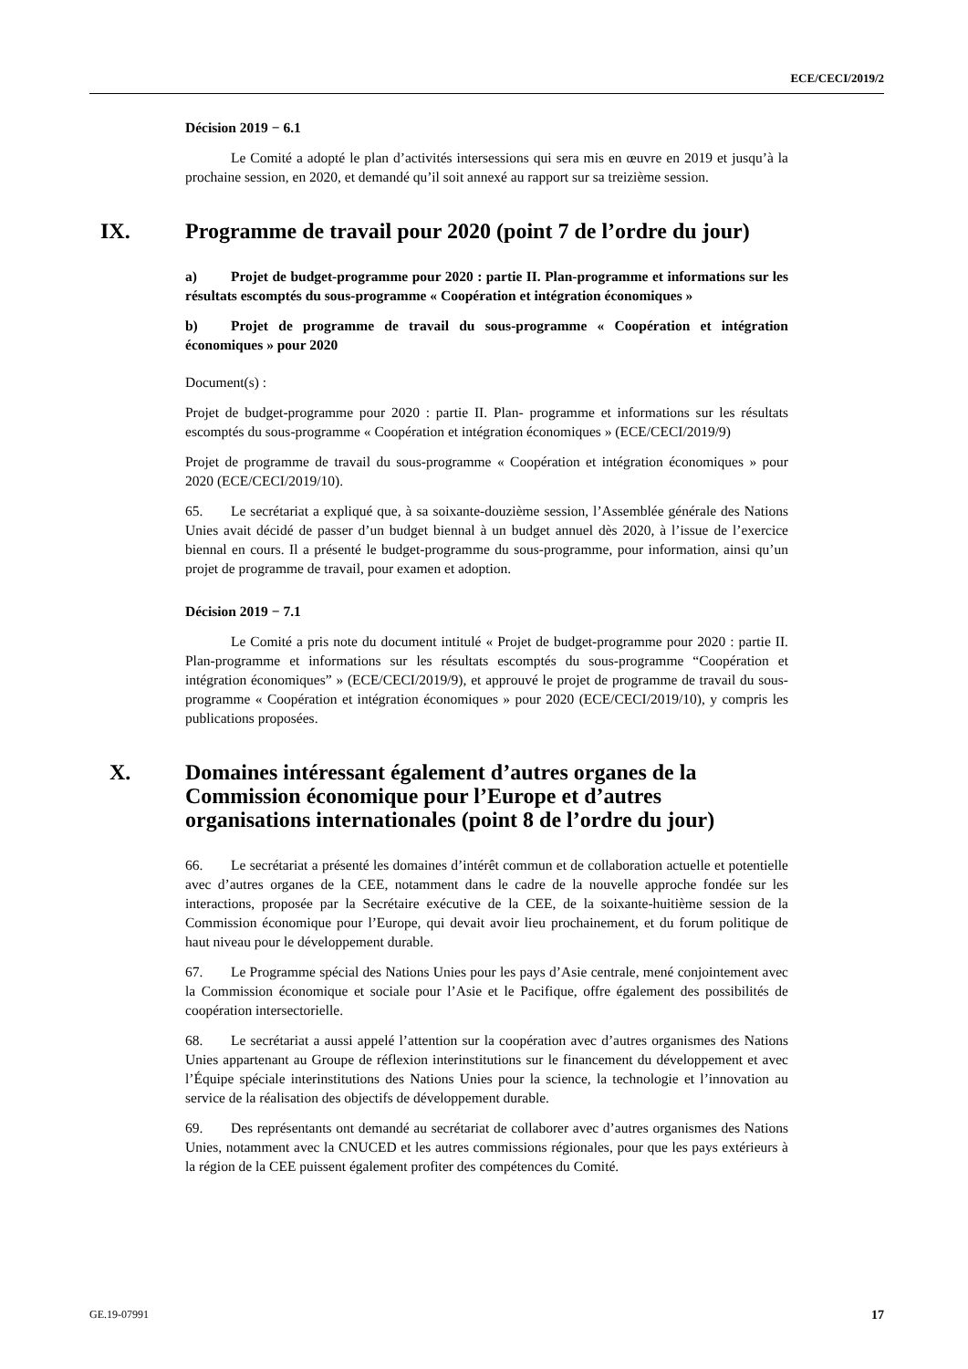ECE/CECI/2019/2
Décision 2019 − 6.1
Le Comité a adopté le plan d’activités intersessions qui sera mis en œuvre en 2019 et jusqu’à la prochaine session, en 2020, et demandé qu’il soit annexé au rapport sur sa treizième session.
IX. Programme de travail pour 2020 (point 7 de l’ordre du jour)
a) Projet de budget-programme pour 2020 : partie II. Plan-programme et informations sur les résultats escomptés du sous-programme « Coopération et intégration économiques »
b) Projet de programme de travail du sous-programme « Coopération et intégration économiques » pour 2020
Document(s) :
Projet de budget-programme pour 2020 : partie II. Plan- programme et informations sur les résultats escomptés du sous-programme « Coopération et intégration économiques » (ECE/CECI/2019/9)
Projet de programme de travail du sous-programme « Coopération et intégration économiques » pour 2020 (ECE/CECI/2019/10).
65. Le secrétariat a expliqué que, à sa soixante-douzième session, l’Assemblée générale des Nations Unies avait décidé de passer d’un budget biennal à un budget annuel dès 2020, à l’issue de l’exercice biennal en cours. Il a présenté le budget-programme du sous-programme, pour information, ainsi qu’un projet de programme de travail, pour examen et adoption.
Décision 2019 − 7.1
Le Comité a pris note du document intitulé « Projet de budget-programme pour 2020 : partie II. Plan-programme et informations sur les résultats escomptés du sous-programme “Coopération et intégration économiques” » (ECE/CECI/2019/9), et approuvé le projet de programme de travail du sous-programme « Coopération et intégration économiques » pour 2020 (ECE/CECI/2019/10), y compris les publications proposées.
X. Domaines intéressant également d’autres organes de la Commission économique pour l’Europe et d’autres organisations internationales (point 8 de l’ordre du jour)
66. Le secrétariat a présenté les domaines d’intérêt commun et de collaboration actuelle et potentielle avec d’autres organes de la CEE, notamment dans le cadre de la nouvelle approche fondée sur les interactions, proposée par la Secrétaire exécutive de la CEE, de la soixante-huitième session de la Commission économique pour l’Europe, qui devait avoir lieu prochainement, et du forum politique de haut niveau pour le développement durable.
67. Le Programme spécial des Nations Unies pour les pays d’Asie centrale, mené conjointement avec la Commission économique et sociale pour l’Asie et le Pacifique, offre également des possibilités de coopération intersectorielle.
68. Le secrétariat a aussi appelé l’attention sur la coopération avec d’autres organismes des Nations Unies appartenant au Groupe de réflexion interinstitutions sur le financement du développement et avec l’Équipe spéciale interinstitutions des Nations Unies pour la science, la technologie et l’innovation au service de la réalisation des objectifs de développement durable.
69. Des représentants ont demandé au secrétariat de collaborer avec d’autres organismes des Nations Unies, notamment avec la CNUCED et les autres commissions régionales, pour que les pays extérieurs à la région de la CEE puissent également profiter des compétences du Comité.
GE.19-07991 17